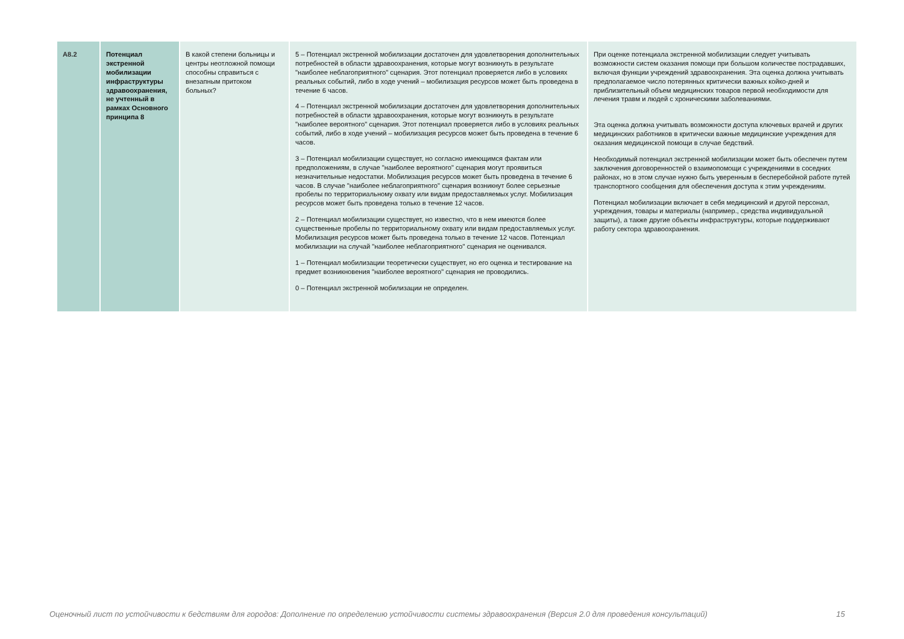| A8.2 | Потенциал экстренной мобилизации инфраструктуры здравоохранения, не учтенный в рамках Основного принципа 8 | В какой степени больницы и центры неотложной помощи способны справиться с внезапным притоком больных? | 5 – Потенциал экстренной мобилизации достаточен для удовлетворения дополнительных потребностей в области здравоохранения, которые могут возникнуть в результате "наиболее неблагоприятного" сценария. Этот потенциал проверяется либо в условиях реальных событий, либо в ходе учений – мобилизация ресурсов может быть проведена в течение 6 часов. 4 – Потенциал экстренной мобилизации достаточен для удовлетворения дополнительных потребностей в области здравоохранения, которые могут возникнуть в результате "наиболее вероятного" сценария. Этот потенциал проверяется либо в условиях реальных событий, либо в ходе учений – мобилизация ресурсов может быть проведена в течение 6 часов. 3 – Потенциал мобилизации существует, но согласно имеющимся фактам или предположениям, в случае "наиболее вероятного" сценария могут проявиться незначительные недостатки. Мобилизация ресурсов может быть проведена в течение 6 часов. В случае "наиболее неблагоприятного" сценария возникнут более серьезные пробелы по территориальному охвату или видам предоставляемых услуг. Мобилизация ресурсов может быть проведена только в течение 12 часов. 2 – Потенциал мобилизации существует, но известно, что в нем имеются более существенные пробелы по территориальному охвату или видам предоставляемых услуг. Мобилизация ресурсов может быть проведена только в течение 12 часов. Потенциал мобилизации на случай "наиболее неблагоприятного" сценария не оценивался. 1 – Потенциал мобилизации теоретически существует, но его оценка и тестирование на предмет возникновения "наиболее вероятного" сценария не проводились. 0 – Потенциал экстренной мобилизации не определен. | При оценке потенциала экстренной мобилизации следует учитывать возможности систем оказания помощи при большом количестве пострадавших, включая функции учреждений здравоохранения. Эта оценка должна учитывать предполагаемое число потерянных критически важных койко-дней и приблизительный объем медицинских товаров первой необходимости для лечения травм и людей с хроническими заболеваниями. Эта оценка должна учитывать возможности доступа ключевых врачей и других медицинских работников в критически важные медицинские учреждения для оказания медицинской помощи в случае бедствий. Необходимый потенциал экстренной мобилизации может быть обеспечен путем заключения договоренностей о взаимопомощи с учреждениями в соседних районах, но в этом случае нужно быть уверенным в бесперебойной работе путей транспортного сообщения для обеспечения доступа к этим учреждениям. Потенциал мобилизации включает в себя медицинский и другой персонал, учреждения, товары и материалы (например., средства индивидуальной защиты), а также другие объекты инфраструктуры, которые поддерживают работу сектора здравоохранения. |
Оценочный лист по устойчивости к бедствиям для городов: Дополнение по определению устойчивости системы здравоохранения (Версия 2.0 для проведения консультаций) 15